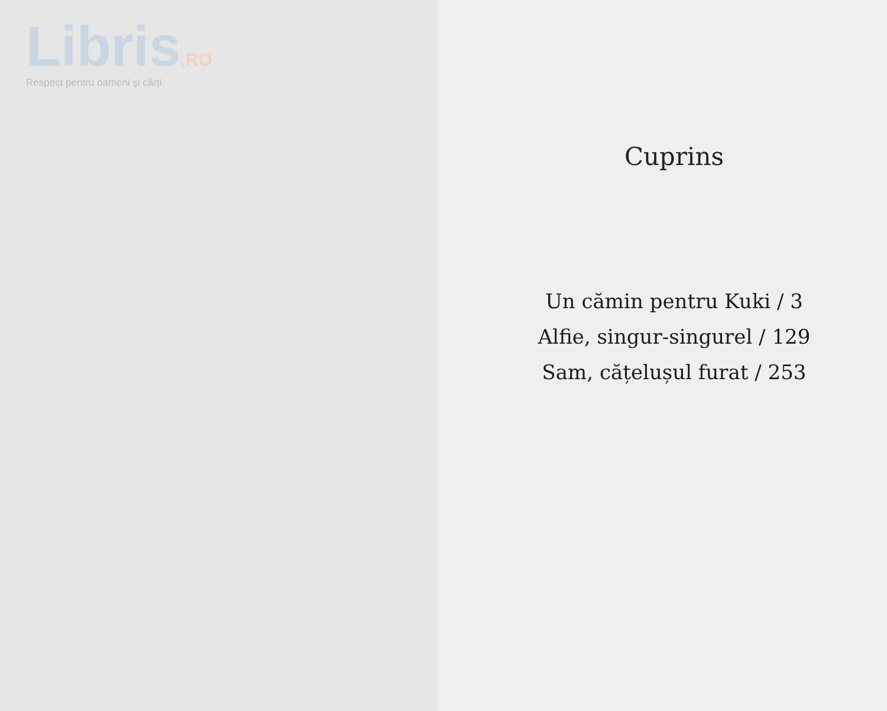Libris.RO
Respect pentru oameni și cărți
Cuprins
Un cămin pentru Kuki / 3
Alfie, singur-singurel / 129
Sam, cățelușul furat / 253